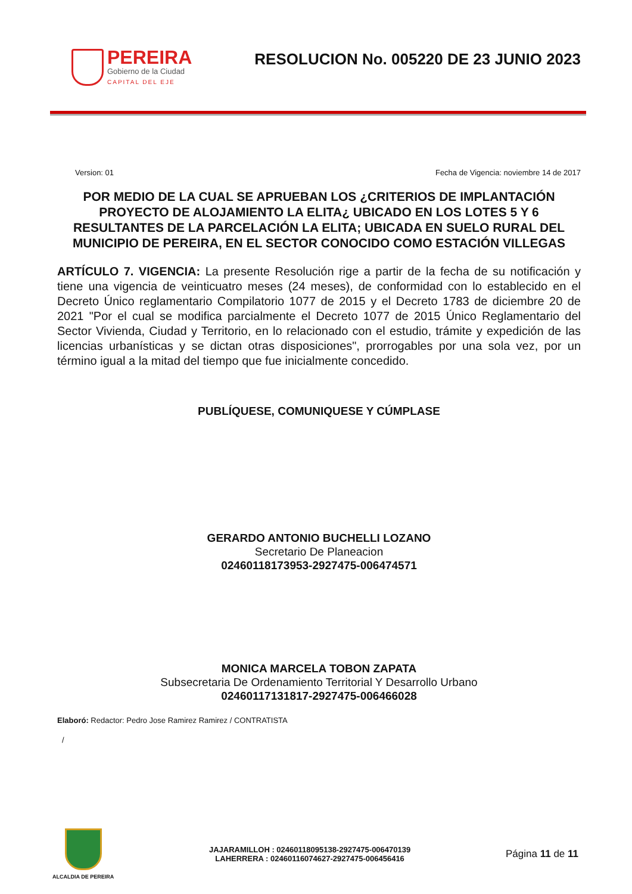PEREIRA
Gobierno de la Ciudad
CAPITAL DEL EJE
RESOLUCION No. 005220 DE 23 JUNIO 2023
Version: 01 Fecha de Vigencia: noviembre 14 de 2017
POR MEDIO DE LA CUAL SE APRUEBAN LOS ¿CRITERIOS DE IMPLANTACIÓN PROYECTO DE ALOJAMIENTO LA ELITA¿ UBICADO EN LOS LOTES 5 Y 6 RESULTANTES DE LA PARCELACIÓN LA ELITA; UBICADA EN SUELO RURAL DEL MUNICIPIO DE PEREIRA, EN EL SECTOR CONOCIDO COMO ESTACIÓN VILLEGAS
ARTÍCULO 7. VIGENCIA: La presente Resolución rige a partir de la fecha de su notificación y tiene una vigencia de veinticuatro meses (24 meses), de conformidad con lo establecido en el Decreto Único reglamentario Compilatorio 1077 de 2015 y el Decreto 1783 de diciembre 20 de 2021 "Por el cual se modifica parcialmente el Decreto 1077 de 2015 Único Reglamentario del Sector Vivienda, Ciudad y Territorio, en lo relacionado con el estudio, trámite y expedición de las licencias urbanísticas y se dictan otras disposiciones", prorrogables por una sola vez, por un término igual a la mitad del tiempo que fue inicialmente concedido.
PUBLÍQUESE, COMUNIQUESE Y CÚMPLASE
GERARDO ANTONIO BUCHELLI LOZANO
Secretario De Planeacion
02460118173953-2927475-006474571
MONICA MARCELA TOBON ZAPATA
Subsecretaria De Ordenamiento Territorial Y Desarrollo Urbano
02460117131817-2927475-006466028
Elaboró: Redactor: Pedro Jose Ramirez Ramirez / CONTRATISTA
/
ALCALDIA DE PEREIRA
JAJARAMILLOH : 02460118095138-2927475-006470139
LAHERRERA : 02460116074627-2927475-006456416
Página 11 de 11